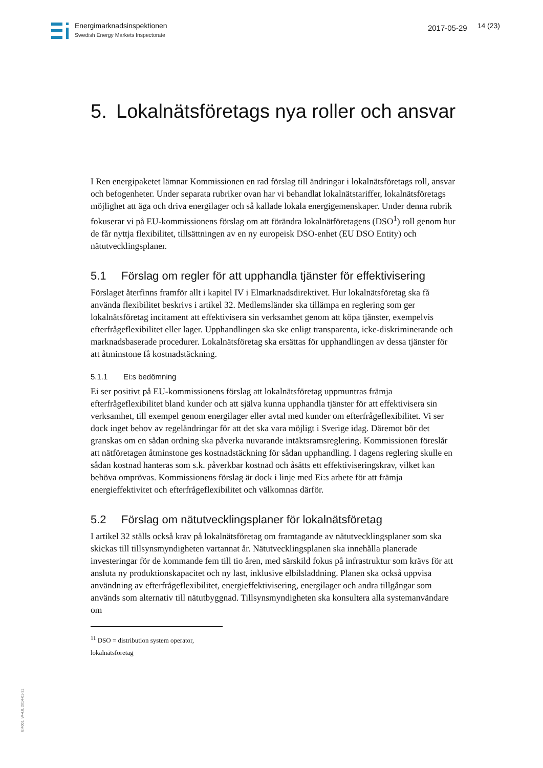Energimarknadsinspektionen
Swedish Energy Markets Inspectorate
2017-05-29
14 (23)
5. Lokalnätsföretags nya roller och ansvar
I Ren energipaketet lämnar Kommissionen en rad förslag till ändringar i lokalnätsföretags roll, ansvar och befogenheter. Under separata rubriker ovan har vi behandlat lokalnätstariffer, lokalnätsföretags möjlighet att äga och driva energilager och så kallade lokala energigemenskaper. Under denna rubrik fokuserar vi på EU-kommissionens förslag om att förändra lokalnätföretagens (DSO<sup>1</sup>) roll genom hur de får nyttja flexibilitet, tillsättningen av en ny europeisk DSO-enhet (EU DSO Entity) och nätutvecklingsplaner.
5.1 Förslag om regler för att upphandla tjänster för effektivisering
Förslaget återfinns framför allt i kapitel IV i Elmarknadsdirektivet. Hur lokalnätsföretag ska få använda flexibilitet beskrivs i artikel 32. Medlemsländer ska tillämpa en reglering som ger lokalnätsföretag incitament att effektivisera sin verksamhet genom att köpa tjänster, exempelvis efterfrågeflexibilitet eller lager. Upphandlingen ska ske enligt transparenta, icke-diskriminerande och marknadsbaserade procedurer. Lokalnätsföretag ska ersättas för upphandlingen av dessa tjänster för att åtminstone få kostnadstäckning.
5.1.1 Ei:s bedömning
Ei ser positivt på EU-kommissionens förslag att lokalnätsföretag uppmuntras främja efterfrågeflexibilitet bland kunder och att själva kunna upphandla tjänster för att effektivisera sin verksamhet, till exempel genom energilager eller avtal med kunder om efterfrågeflexibilitet. Vi ser dock inget behov av regeländringar för att det ska vara möjligt i Sverige idag. Däremot bör det granskas om en sådan ordning ska påverka nuvarande intäktsramsreglering. Kommissionen föreslår att nätföretagen åtminstone ges kostnadstäckning för sådan upphandling. I dagens reglering skulle en sådan kostnad hanteras som s.k. påverkbar kostnad och åsätts ett effektiviseringskrav, vilket kan behöva omprövas. Kommissionens förslag är dock i linje med Ei:s arbete för att främja energieffektivitet och efterfrågeflexibilitet och välkomnas därför.
5.2 Förslag om nätutvecklingsplaner för lokalnätsföretag
I artikel 32 ställs också krav på lokalnätsföretag om framtagande av nätutvecklingsplaner som ska skickas till tillsynsmyndigheten vartannat år. Nätutvecklingsplanen ska innehålla planerade investeringar för de kommande fem till tio åren, med särskild fokus på infrastruktur som krävs för att ansluta ny produktionskapacitet och ny last, inklusive elbilsladdning. Planen ska också uppvisa användning av efterfrågeflexibilitet, energieffektivisering, energilager och andra tillgångar som används som alternativ till nätutbyggnad. Tillsynsmyndigheten ska konsultera alla systemanvändare om
<sup>11</sup> DSO = distribution system operator, lokalnätsföretag
Ei4001, W-4.0, 2014-01-31